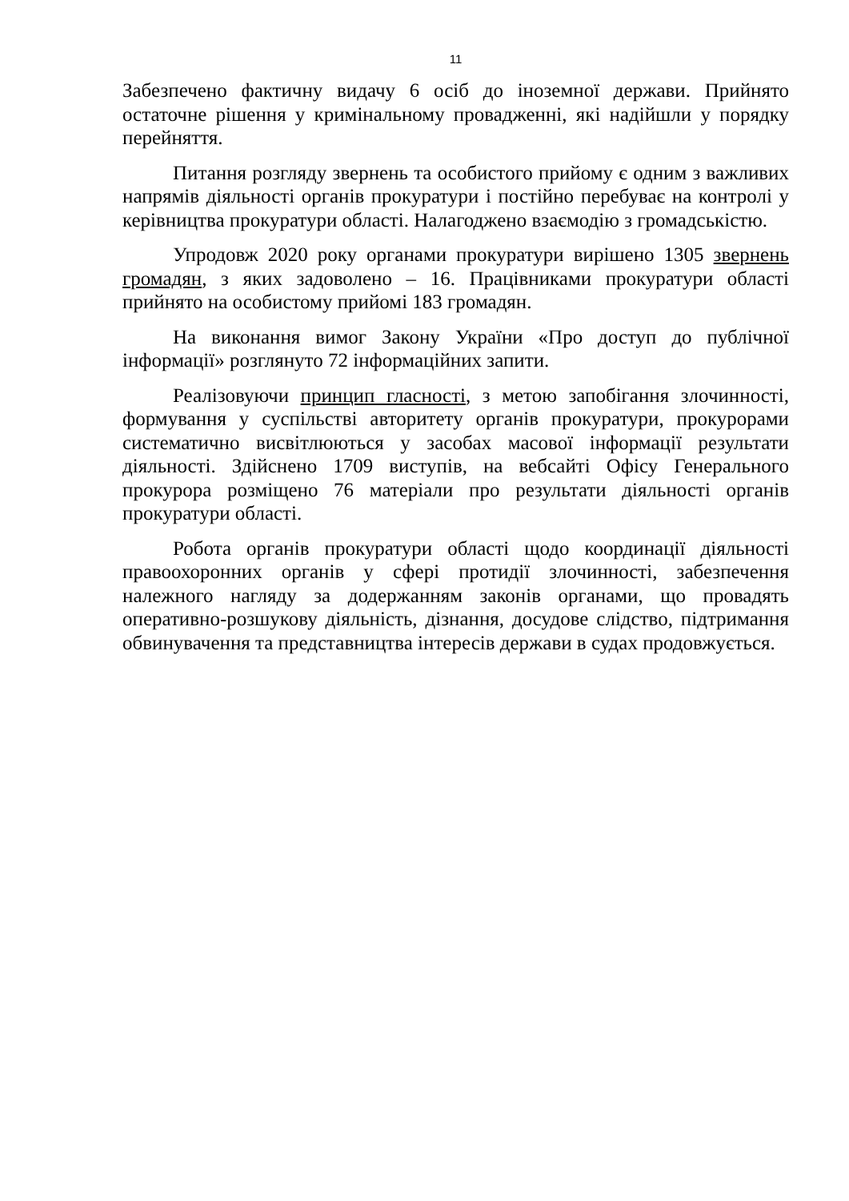11
Забезпечено фактичну видачу 6 осіб до іноземної держави. Прийнято остаточне рішення у кримінальному провадженні, які надійшли у порядку перейняття.
Питання розгляду звернень та особистого прийому є одним з важливих напрямів діяльності органів прокуратури і постійно перебуває на контролі у керівництва прокуратури області. Налагоджено взаємодію з громадськістю.
Упродовж 2020 року органами прокуратури вирішено 1305 звернень громадян, з яких задоволено – 16. Працівниками прокуратури області прийнято на особистому прийомі 183 громадян.
На виконання вимог Закону України «Про доступ до публічної інформації» розглянуто 72 інформаційних запити.
Реалізовуючи принцип гласності, з метою запобігання злочинності, формування у суспільстві авторитету органів прокуратури, прокурорами систематично висвітлюються у засобах масової інформації результати діяльності. Здійснено 1709 виступів, на вебсайті Офісу Генерального прокурора розміщено 76 матеріали про результати діяльності органів прокуратури області.
Робота органів прокуратури області щодо координації діяльності правоохоронних органів у сфері протидії злочинності, забезпечення належного нагляду за додержанням законів органами, що провадять оперативно-розшукову діяльність, дізнання, досудове слідство, підтримання обвинувачення та представництва інтересів держави в судах продовжується.